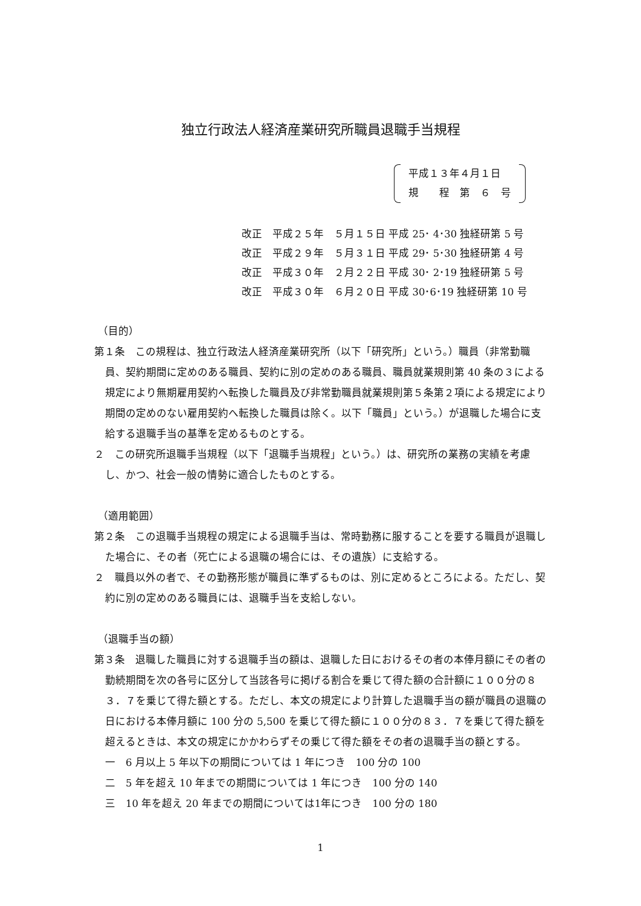独立行政法人経済産業研究所職員退職手当規程
平成１３年４月１日
規　　程　第　６　号
改正　平成２５年　５月１５日 平成 25･ 4･30 独経研第 5 号
改正　平成２９年　５月３１日 平成 29･ 5･30 独経研第 4 号
改正　平成３０年　２月２２日 平成 30･ 2･19 独経研第 5 号
改正　平成３０年　６月２０日 平成 30･6･19 独経研第 10 号
（目的）
第１条　この規程は、独立行政法人経済産業研究所（以下「研究所」という。）職員（非常勤職員、契約期間に定めのある職員、契約に別の定めのある職員、職員就業規則第 40 条の３による規定により無期雇用契約へ転換した職員及び非常勤職員就業規則第５条第２項による規定により期間の定めのない雇用契約へ転換した職員は除く。以下「職員」という。）が退職した場合に支給する退職手当の基準を定めるものとする。
２　この研究所退職手当規程（以下「退職手当規程」という。）は、研究所の業務の実績を考慮し、かつ、社会一般の情勢に適合したものとする。
（適用範囲）
第２条　この退職手当規程の規定による退職手当は、常時勤務に服することを要する職員が退職した場合に、その者（死亡による退職の場合には、その遺族）に支給する。
２　職員以外の者で、その勤務形態が職員に準ずるものは、別に定めるところによる。ただし、契約に別の定めのある職員には、退職手当を支給しない。
（退職手当の額）
第３条　退職した職員に対する退職手当の額は、退職した日におけるその者の本俸月額にその者の勤続期間を次の各号に区分して当該各号に掲げる割合を乗じて得た額の合計額に１００分の８３．７を乗じて得た額とする。ただし、本文の規定により計算した退職手当の額が職員の退職の日における本俸月額に 100 分の 5,500 を乗じて得た額に１００分の８３．７を乗じて得た額を超えるときは、本文の規定にかかわらずその乗じて得た額をその者の退職手当の額とする。
一　6 月以上 5 年以下の期間については 1 年につき　100 分の 100
二　5 年を超え 10 年までの期間については 1 年につき　100 分の 140
三　10 年を超え 20 年までの期間については1年につき　100 分の 180
1